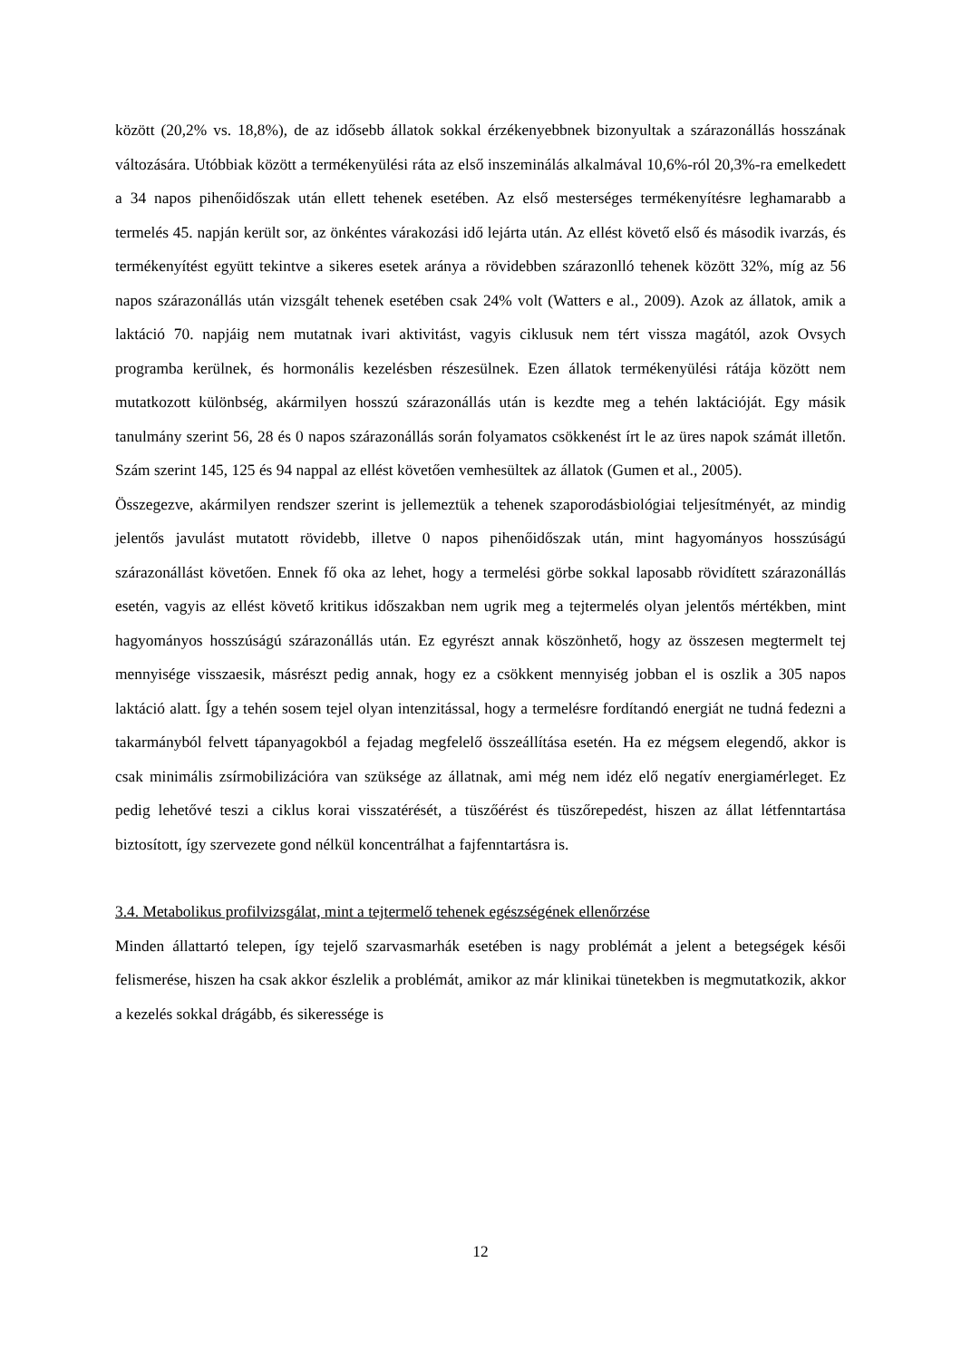között (20,2% vs. 18,8%), de az idősebb állatok sokkal érzékenyebbnek bizonyultak a szárazonállás hosszának változására. Utóbbiak között a termékenyülési ráta az első inszeminálás alkalmával 10,6%-ról 20,3%-ra emelkedett a 34 napos pihenőidőszak után ellett tehenek esetében. Az első mesterséges termékenyítésre leghamarabb a termelés 45. napján került sor, az önkéntes várakozási idő lejárta után. Az ellést követő első és második ivarzás, és termékenyítést együtt tekintve a sikeres esetek aránya a rövidebben szárazonlló tehenek között 32%, míg az 56 napos szárazonállás után vizsgált tehenek esetében csak 24% volt (Watters e al., 2009). Azok az állatok, amik a laktáció 70. napjáig nem mutatnak ivari aktivitást, vagyis ciklusuk nem tért vissza magától, azok Ovsych programba kerülnek, és hormonális kezelésben részesülnek. Ezen állatok termékenyülési rátája között nem mutatkozott különbség, akármilyen hosszú szárazonállás után is kezdte meg a tehén laktációját. Egy másik tanulmány szerint 56, 28 és 0 napos szárazonállás során folyamatos csökkenést írt le az üres napok számát illetőn. Szám szerint 145, 125 és 94 nappal az ellést követően vemhesültek az állatok (Gumen et al., 2005).
Összegezve, akármilyen rendszer szerint is jellemeztük a tehenek szaporodásbiológiai teljesítményét, az mindig jelentős javulást mutatott rövidebb, illetve 0 napos pihenőidőszak után, mint hagyományos hosszúságú szárazonállást követően. Ennek fő oka az lehet, hogy a termelési görbe sokkal laposabb rövidített szárazonállás esetén, vagyis az ellést követő kritikus időszakban nem ugrik meg a tejtermelés olyan jelentős mértékben, mint hagyományos hosszúságú szárazonállás után. Ez egyrészt annak köszönhető, hogy az összesen megtermelt tej mennyisége visszaesik, másrészt pedig annak, hogy ez a csökkent mennyiség jobban el is oszlik a 305 napos laktáció alatt. Így a tehén sosem tejel olyan intenzitással, hogy a termelésre fordítandó energiát ne tudná fedezni a takarmányból felvett tápanyagokból a fejadag megfelelő összeállítása esetén. Ha ez mégsem elegendő, akkor is csak minimális zsírmobilizációra van szüksége az állatnak, ami még nem idéz elő negatív energiamérleget. Ez pedig lehetővé teszi a ciklus korai visszatérését, a tüszőérést és tüszőrepedést, hiszen az állat létfenntartása biztosított, így szervezete gond nélkül koncentrálhat a fajfenntartásra is.
3.4. Metabolikus profilvizsgálat, mint a tejtermelő tehenek egészségének ellenőrzése
Minden állattartó telepen, így tejelő szarvasmarhák esetében is nagy problémát a jelent a betegségek késői felismerése, hiszen ha csak akkor észlelik a problémát, amikor az már klinikai tünetekben is megmutatkozik, akkor a kezelés sokkal drágább, és sikeressége is
12